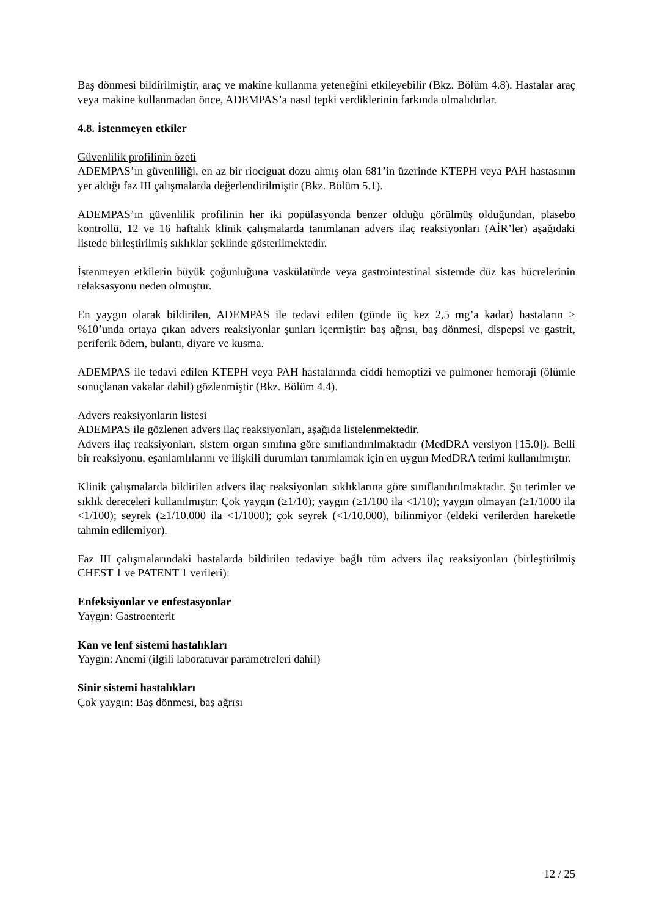Baş dönmesi bildirilmiştir, araç ve makine kullanma yeteneğini etkileyebilir (Bkz. Bölüm 4.8). Hastalar araç veya makine kullanmadan önce, ADEMPAS’a nasıl tepki verdiklerinin farkında olmalıdırlar.
4.8. İstenmeyen etkiler
Güvenlilik profilinin özeti
ADEMPAS’ın güvenliliği, en az bir riociguat dozu almış olan 681’in üzerinde KTEPH veya PAH hastasının yer aldığı faz III çalışmalarda değerlendirilmiştir (Bkz. Bölüm 5.1).
ADEMPAS’ın güvenlilik profilinin her iki popülasyonda benzer olduğu görülmüş olduğundan, plasebo kontrollü, 12 ve 16 haftalık klinik çalışmalarda tanımlanan advers ilaç reaksiyonları (AİR’ler) aşağıdaki listede birleştirilmiş sıklıklar şeklinde gösterilmektedir.
İstenmeyen etkilerin büyük çoğunluğuna vaskülatürde veya gastrointestinal sistemde düz kas hücrelerinin relaksasyonu neden olmuştur.
En yaygın olarak bildirilen, ADEMPAS ile tedavi edilen (günde üç kez 2,5 mg’a kadar) hastaların ≥ %10’unda ortaya çıkan advers reaksiyonlar şunları içermiştir: baş ağrısı, baş dönmesi, dispepsi ve gastrit, periferik ödem, bulantı, diyare ve kusma.
ADEMPAS ile tedavi edilen KTEPH veya PAH hastalarında ciddi hemoptizi ve pulmoner hemoraji (ölümle sonuçlanan vakalar dahil) gözlenmiştir (Bkz. Bölüm 4.4).
Advers reaksiyonların listesi
ADEMPAS ile gözlenen advers ilaç reaksiyonları, aşağıda listelenmektedir.
Advers ilaç reaksiyonları, sistem organ sınıfına göre sınıflandırılmaktadır (MedDRA versiyon [15.0]). Belli bir reaksiyonu, eşanlamlılarını ve ilişkili durumları tanımlamak için en uygun MedDRA terimi kullanılmıştır.
Klinik çalışmalarda bildirilen advers ilaç reaksiyonları sıklıklarına göre sınıflandırılmaktadır. Şu terimler ve sıklık dereceleri kullanılmıştır: Çok yaygın (≥1/10); yaygın (≥1/100 ila <1/10); yaygın olmayan (≥1/1000 ila <1/100); seyrek (≥1/10.000 ila <1/1000); çok seyrek (<1/10.000), bilinmiyor (eldeki verilerden hareketle tahmin edilemiyor).
Faz III çalışmalarındaki hastalarda bildirilen tedaviye bağlı tüm advers ilaç reaksiyonları (birleştirilmiş CHEST 1 ve PATENT 1 verileri):
Enfeksiyonlar ve enfestasyonlar
Yaygın: Gastroenterit
Kan ve lenf sistemi hastalıkları
Yaygın: Anemi (ilgili laboratuvar parametreleri dahil)
Sinir sistemi hastalıkları
Çok yaygın: Baş dönmesi, baş ağrısı
12 / 25